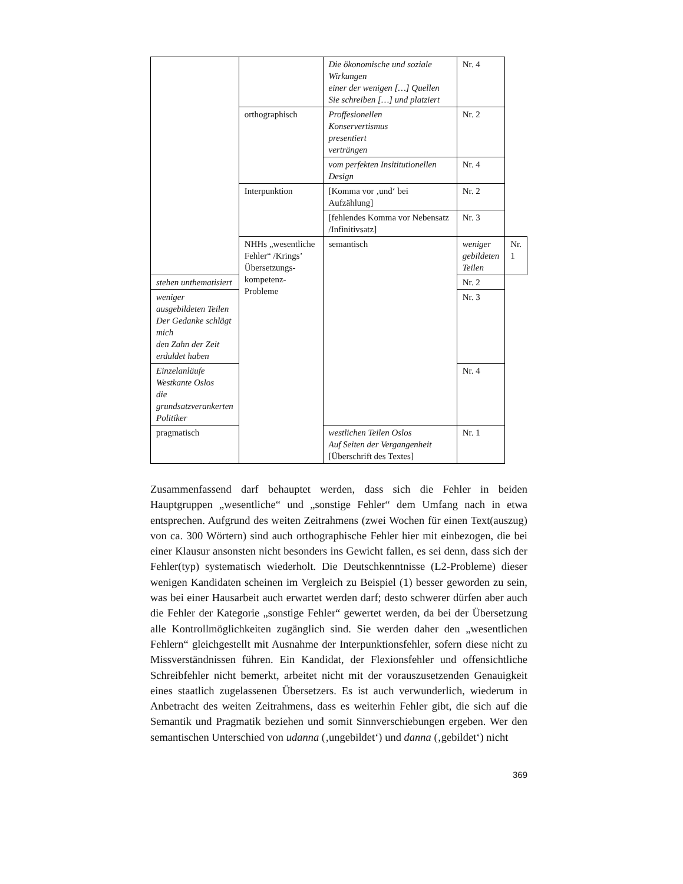| | | Die ökonomische und soziale Wirkungen einer der wenigen […] Quellen Sie schreiben […] und platziert | Nr. 4 | |
| | orthographisch | Proffesionellen Konservertismus presentiert verträngen | Nr. 2 | |
| | | vom perfekten Insititutionellen Design | Nr. 4 | |
| | Interpunktion | [Komma vor ‚und‘ bei Aufzählung] | Nr. 2 | |
| | | [fehlendes Komma vor Nebensatz /Infinitivsatz] | Nr. 3 | |
| | NHHs „wesentliche Fehler“ /Krings’ Übersetzungs-kompetenz-Probleme | semantisch | weniger gebildeten Teilen | Nr. 1 |
| stehen unthematisiert | | | Nr. 2 | |
| weniger ausgebildeten Teilen Der Gedanke schlägt mich den Zahn der Zeit erduldet haben | | | Nr. 3 | |
| Einzelanläufe Westkante Oslos die grundsatzverankerten Politiker | | | Nr. 4 | |
| pragmatisch | | westlichen Teilen Oslos Auf Seiten der Vergangenheit [Überschrift des Textes] | Nr. 1 | |
Zusammenfassend darf behauptet werden, dass sich die Fehler in beiden Hauptgruppen „wesentliche“ und „sonstige Fehler“ dem Umfang nach in etwa entsprechen. Aufgrund des weiten Zeitrahmens (zwei Wochen für einen Text(auszug) von ca. 300 Wörtern) sind auch orthographische Fehler hier mit einbezogen, die bei einer Klausur ansonsten nicht besonders ins Gewicht fallen, es sei denn, dass sich der Fehler(typ) systematisch wiederholt. Die Deutschkenntnisse (L2-Probleme) dieser wenigen Kandidaten scheinen im Vergleich zu Beispiel (1) besser geworden zu sein, was bei einer Hausarbeit auch erwartet werden darf; desto schwerer dürfen aber auch die Fehler der Kategorie „sonstige Fehler“ gewertet werden, da bei der Übersetzung alle Kontrollmöglichkeiten zugänglich sind. Sie werden daher den „wesentlichen Fehlern“ gleichgestellt mit Ausnahme der Interpunktionsfehler, sofern diese nicht zu Missverständnissen führen. Ein Kandidat, der Flexionsfehler und offensichtliche Schreibfehler nicht bemerkt, arbeitet nicht mit der vorauszusetzenden Genauigkeit eines staatlich zugelassenen Übersetzers. Es ist auch verwunderlich, wiederum in Anbetracht des weiten Zeitrahmens, dass es weiterhin Fehler gibt, die sich auf die Semantik und Pragmatik beziehen und somit Sinnverschiebungen ergeben. Wer den semantischen Unterschied von udanna (‚ungebildet‘) und danna (‚gebildet‘) nicht
369